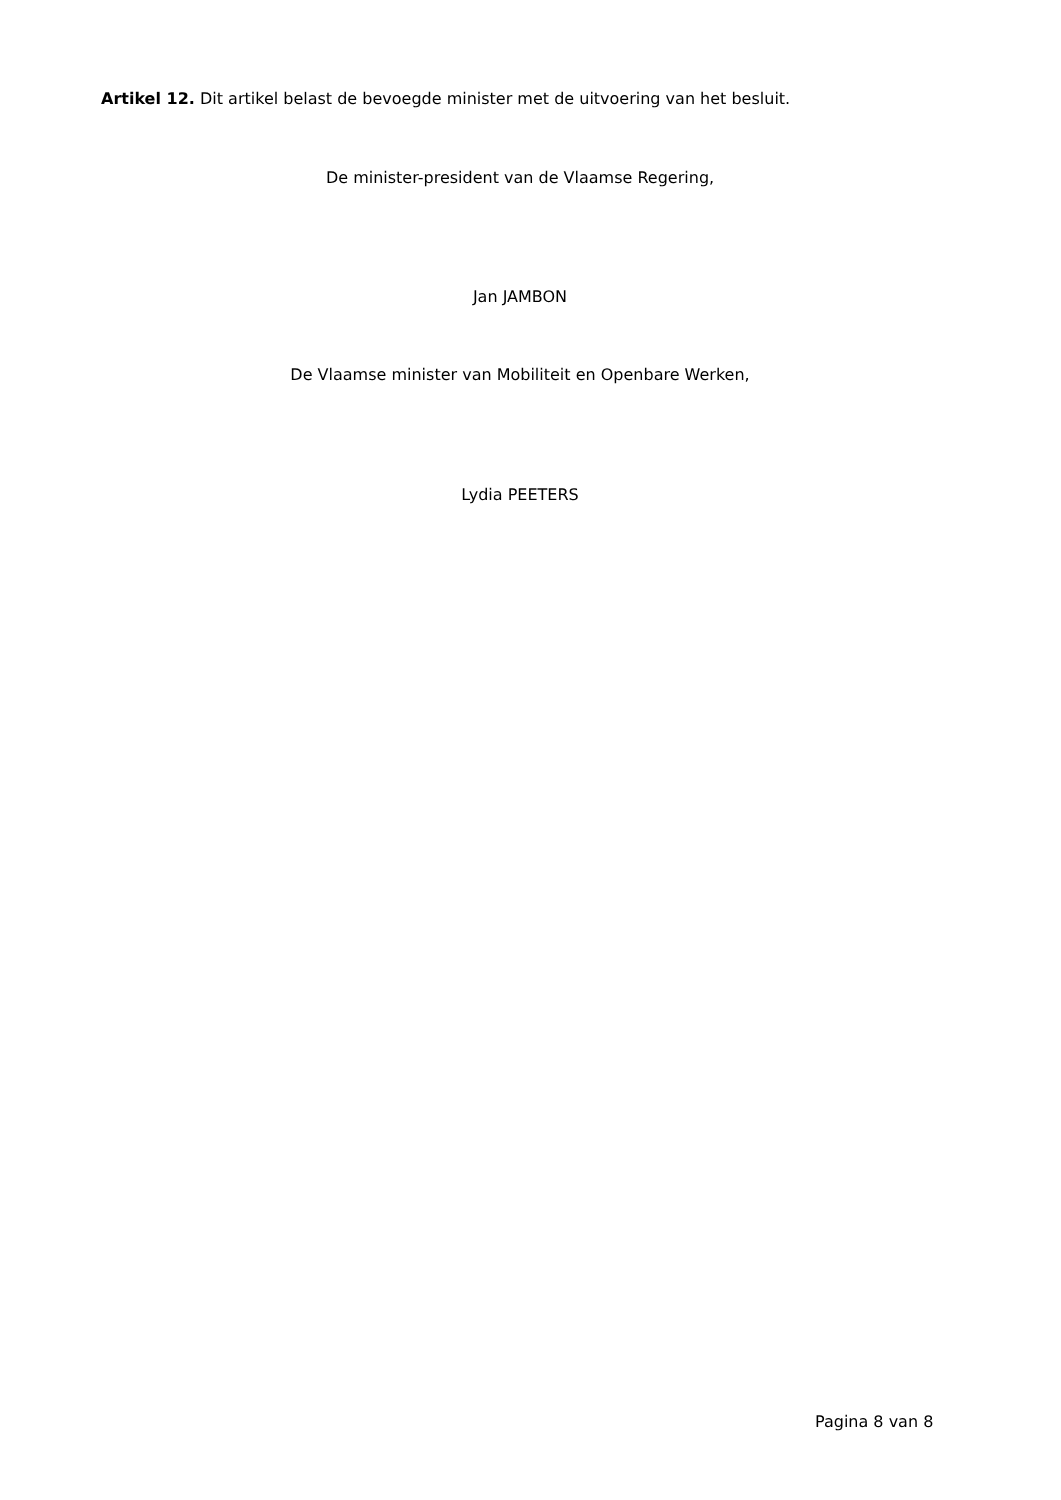Artikel 12. Dit artikel belast de bevoegde minister met de uitvoering van het besluit.
De minister-president van de Vlaamse Regering,
Jan JAMBON
De Vlaamse minister van Mobiliteit en Openbare Werken,
Lydia PEETERS
Pagina 8 van 8